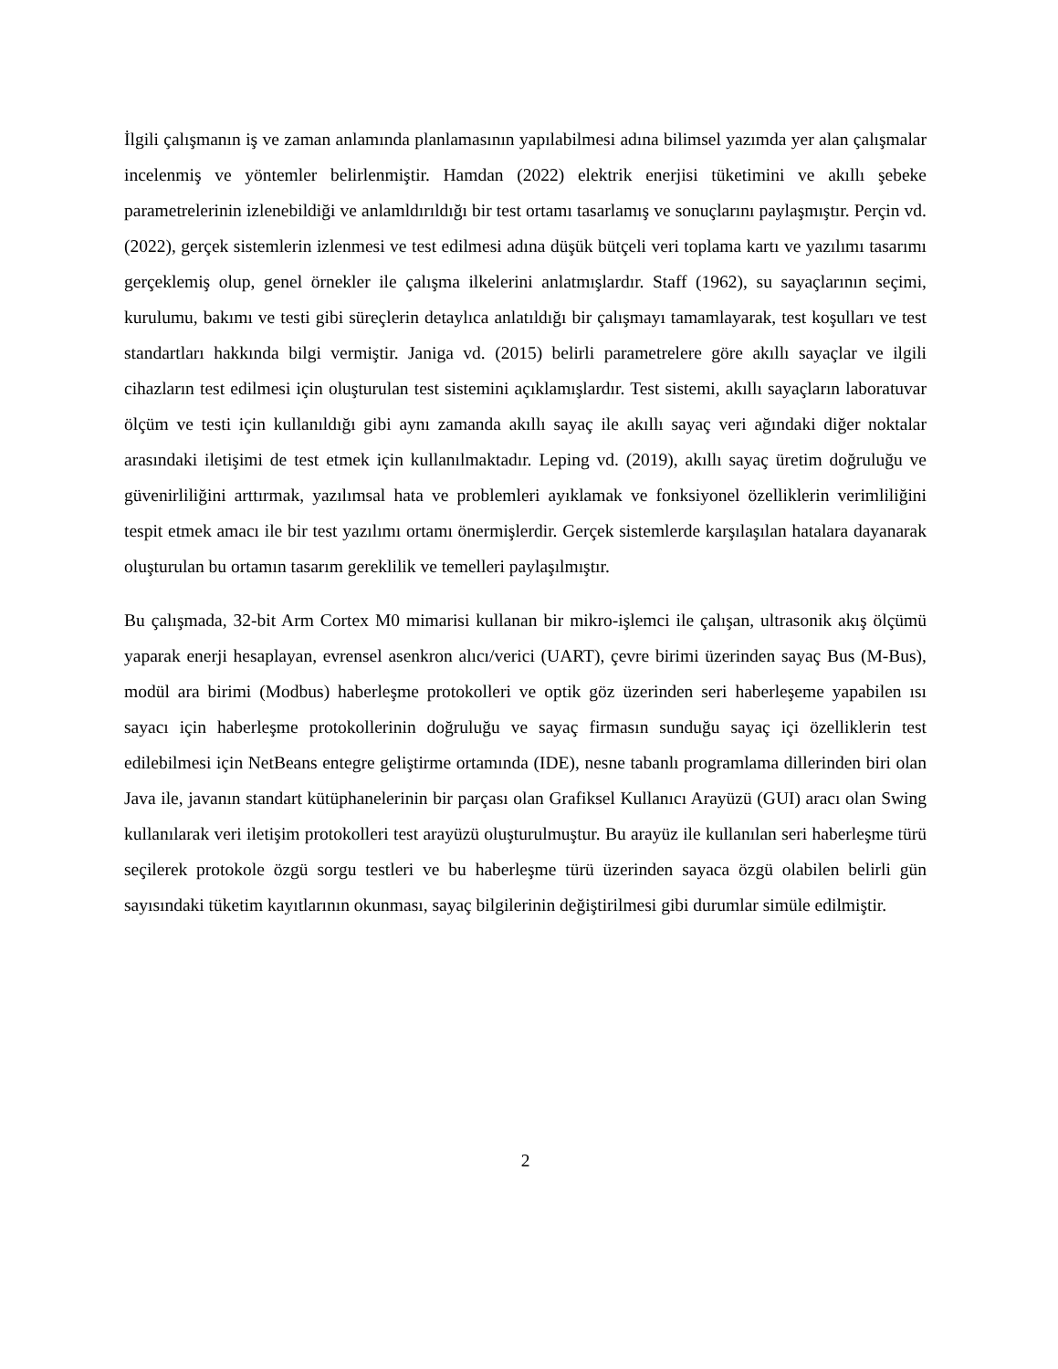İlgili çalışmanın iş ve zaman anlamında planlamasının yapılabilmesi adına bilimsel yazımda yer alan çalışmalar incelenmiş ve yöntemler belirlenmiştir. Hamdan (2022) elektrik enerjisi tüketimini ve akıllı şebeke parametrelerinin izlenebildiği ve anlamldırıldığı bir test ortamı tasarlamış ve sonuçlarını paylaşmıştır. Perçin vd. (2022), gerçek sistemlerin izlenmesi ve test edilmesi adına düşük bütçeli veri toplama kartı ve yazılımı tasarımı gerçeklemiş olup, genel örnekler ile çalışma ilkelerini anlatmışlardır. Staff (1962), su sayaçlarının seçimi, kurulumu, bakımı ve testi gibi süreçlerin detaylıca anlatıldığı bir çalışmayı tamamlayarak, test koşulları ve test standartları hakkında bilgi vermiştir. Janiga vd. (2015) belirli parametrelere göre akıllı sayaçlar ve ilgili cihazların test edilmesi için oluşturulan test sistemini açıklamışlardır. Test sistemi, akıllı sayaçların laboratuvar ölçüm ve testi için kullanıldığı gibi aynı zamanda akıllı sayaç ile akıllı sayaç veri ağındaki diğer noktalar arasındaki iletişimi de test etmek için kullanılmaktadır. Leping vd. (2019), akıllı sayaç üretim doğruluğu ve güvenirliliğini arttırmak, yazılımsal hata ve problemleri ayıklamak ve fonksiyonel özelliklerin verimliliğini tespit etmek amacı ile bir test yazılımı ortamı önermişlerdir. Gerçek sistemlerde karşılaşılan hatalara dayanarak oluşturulan bu ortamın tasarım gereklilik ve temelleri paylaşılmıştır.
Bu çalışmada, 32-bit Arm Cortex M0 mimarisi kullanan bir mikro-işlemci ile çalışan, ultrasonik akış ölçümü yaparak enerji hesaplayan, evrensel asenkron alıcı/verici (UART), çevre birimi üzerinden sayaç Bus (M-Bus), modül ara birimi (Modbus) haberleşme protokolleri ve optik göz üzerinden seri haberleşeme yapabilen ısı sayacı için haberleşme protokollerinin doğruluğu ve sayaç firmasın sunduğu sayaç içi özelliklerin test edilebilmesi için NetBeans entegre geliştirme ortamında (IDE), nesne tabanlı programlama dillerinden biri olan Java ile, javanın standart kütüphanelerinin bir parçası olan Grafiksel Kullanıcı Arayüzü (GUI) aracı olan Swing kullanılarak veri iletişim protokolleri test arayüzü oluşturulmuştur. Bu arayüz ile kullanılan seri haberleşme türü seçilerek protokole özgü sorgu testleri ve bu haberleşme türü üzerinden sayaca özgü olabilen belirli gün sayısındaki tüketim kayıtlarının okunması, sayaç bilgilerinin değiştirilmesi gibi durumlar simüle edilmiştir.
2